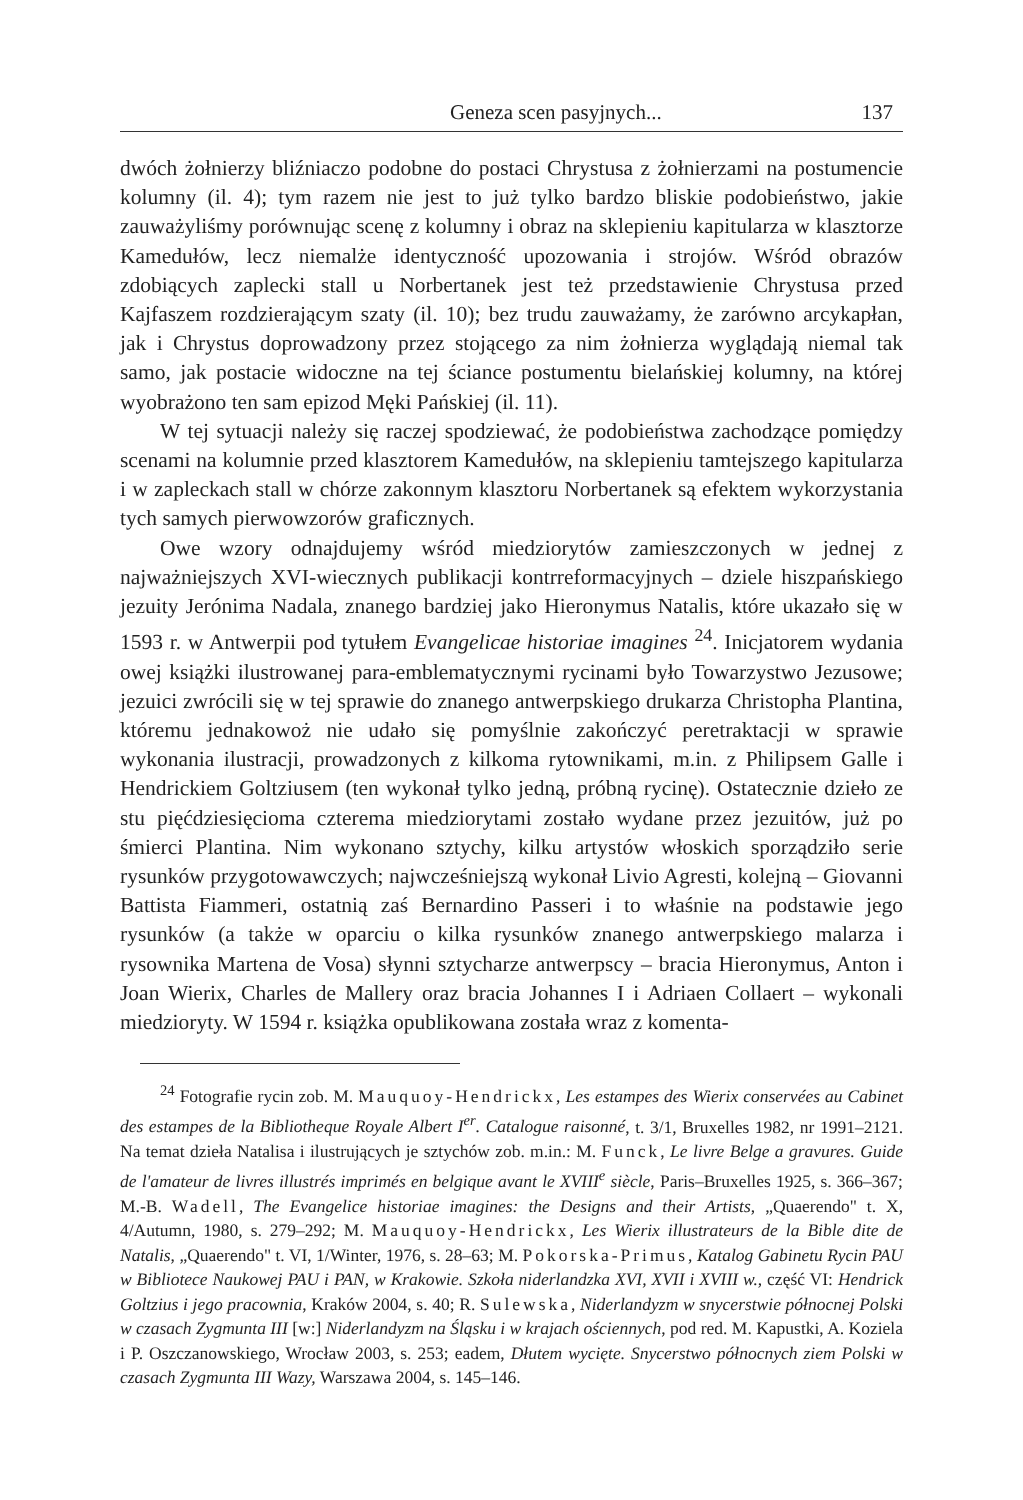Geneza scen pasyjnych... 137
dwóch żołnierzy bliźniaczo podobne do postaci Chrystusa z żołnierzami na postumencie kolumny (il. 4); tym razem nie jest to już tylko bardzo bliskie podobieństwo, jakie zauważyliśmy porównując scenę z kolumny i obraz na sklepieniu kapitularza w klasztorze Kamedułów, lecz niemalże identyczność upozowania i strojów. Wśród obrazów zdobiących zaplecki stall u Norbertanek jest też przedstawienie Chrystusa przed Kajfaszem rozdzierającym szaty (il. 10); bez trudu zauważamy, że zarówno arcykapłan, jak i Chrystus doprowadzony przez stojącego za nim żołnierza wyglądają niemal tak samo, jak postacie widoczne na tej ściance postumentu bielańskiej kolumny, na której wyobrażono ten sam epizod Męki Pańskiej (il. 11).
W tej sytuacji należy się raczej spodziewać, że podobieństwa zachodzące pomiędzy scenami na kolumnie przed klasztorem Kamedułów, na sklepieniu tamtejszego kapitularza i w zapleckach stall w chórze zakonnym klasztoru Norbertanek są efektem wykorzystania tych samych pierwowzorów graficznych.
Owe wzory odnajdujemy wśród miedziorytów zamieszczonych w jednej z najważniejszych XVI-wiecznych publikacji kontrreformacyjnych – dziele hiszpańskiego jezuity Jerónima Nadala, znanego bardziej jako Hieronymus Natalis, które ukazało się w 1593 r. w Antwerpii pod tytułem Evangelicae historiae imagines <sup>24</sup>. Inicjatorem wydania owej książki ilustrowanej para-emblematycznymi rycinami było Towarzystwo Jezusowe; jezuici zwrócili się w tej sprawie do znanego antwerpskiego drukarza Christopha Plantina, któremu jednakowoż nie udało się pomyślnie zakończyć peretraktacji w sprawie wykonania ilustracji, prowadzonych z kilkoma rytownikami, m.in. z Philipsem Galle i Hendrickiem Goltziusem (ten wykonał tylko jedną, próbną rycinę). Ostatecznie dzieło ze stu pięćdziesięcioma czterema miedziorytami zostało wydane przez jezuitów, już po śmierci Plantina. Nim wykonano sztychy, kilku artystów włoskich sporządziło serie rysunków przygotowawczych; najwcześniejszą wykonał Livio Agresti, kolejną – Giovanni Battista Fiammeri, ostatnią zaś Bernardino Passeri i to właśnie na podstawie jego rysunków (a także w oparciu o kilka rysunków znanego antwerpskiego malarza i rysownika Martena de Vosa) słynni sztycharze antwerpscy – bracia Hieronymus, Anton i Joan Wierix, Charles de Mallery oraz bracia Johannes I i Adriaen Collaert – wykonali miedzioryty. W 1594 r. książka opublikowana została wraz z komenta-
<sup>24</sup> Fotografie rycin zob. M. Mauquoy-Hendrickx, Les estampes des Wierix conservées au Cabinet des estampes de la Bibliotheque Royale Albert I<sup>er</sup>. Catalogue raisonné, t. 3/1, Bruxelles 1982, nr 1991–2121. Na temat dzieła Natalisa i ilustrujących je sztychów zob. m.in.: M. Funck, Le livre Belge a gravures. Guide de l'amateur de livres illustrés imprimés en belgique avant le XVIII<sup>e</sup> siècle, Paris–Bruxelles 1925, s. 366–367; M.-B. Wadell, The Evangelice historiae imagines: the Designs and their Artists, „Quaerendo" t. X, 4/Autumn, 1980, s. 279–292; M. Mauquoy-Hendrickx, Les Wierix illustrateurs de la Bible dite de Natalis, „Quaerendo" t. VI, 1/Winter, 1976, s. 28–63; M. Pokorska-Primus, Katalog Gabinetu Rycin PAU w Bibliotece Naukowej PAU i PAN, w Krakowie. Szkoła niderlandzka XVI, XVII i XVIII w., część VI: Hendrick Goltzius i jego pracownia, Kraków 2004, s. 40; R. Sulewska, Niderlandyzm w snycerstwie północnej Polski w czasach Zygmunta III [w:] Niderlandyzm na Śląsku i w krajach ościennych, pod red. M. Kapustki, A. Koziela i P. Oszczanowskiego, Wrocław 2003, s. 253; eadem, Dłutem wycięte. Snycerstwo północnych ziem Polski w czasach Zygmunta III Wazy, Warszawa 2004, s. 145–146.